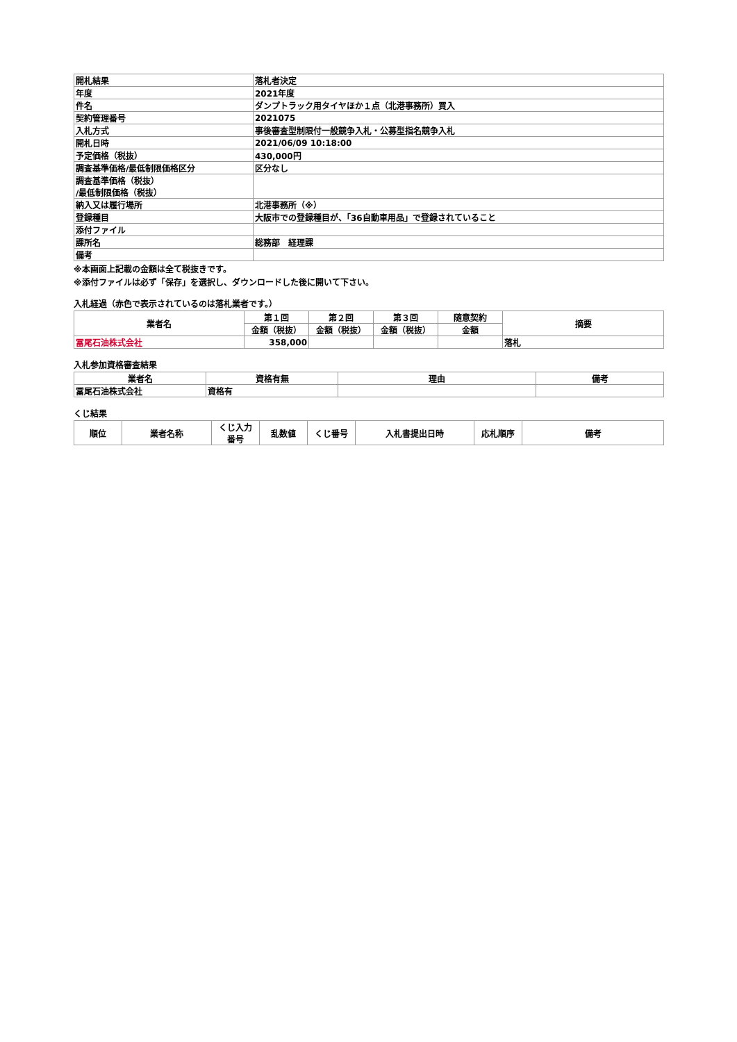| 開札結果 | 落札者決定 |
| 年度 | 2021年度 |
| 件名 | ダンプトラック用タイヤほか１点（北港事務所）買入 |
| 契約管理番号 | 2021075 |
| 入札方式 | 事後審査型制限付一般競争入札・公募型指名競争入札 |
| 開札日時 | 2021/06/09 10:18:00 |
| 予定価格（税抜） | 430,000円 |
| 調査基準価格/最低制限価格区分 | 区分なし |
| 調査基準価格（税抜） /最低制限価格（税抜） | |
| 納入又は履行場所 | 北港事務所（※） |
| 登録種目 | 大阪市での登録種目が、「36自動車用品」で登録されていること |
| 添付ファイル | |
| 課所名 | 総務部 経理課 |
| 備考 | |
※本画面上記載の金額は全て税抜きです。
※添付ファイルは必ず「保存」を選択し、ダウンロードした後に開いて下さい。
入札経過（赤色で表示されているのは落札業者です。）
| 業者名 | 第１回 | 第２回 | 第３回 | 随意契約 | 摘要 |
| --- | --- | --- | --- | --- | --- |
| | 金額（税抜） | 金額（税抜） | 金額（税抜） | 金額 | |
| 冨尾石油株式会社 | 358,000 | | | | 落札 |
入札参加資格審査結果
| 業者名 | 資格有無 | 理由 | 備考 |
| --- | --- | --- | --- |
| 冨尾石油株式会社 | 資格有 | | |
くじ結果
| 順位 | 業者名称 | くじ入力 番号 | 乱数値 | くじ番号 | 入札書提出日時 | 応札順序 | 備考 |
| --- | --- | --- | --- | --- | --- | --- | --- |